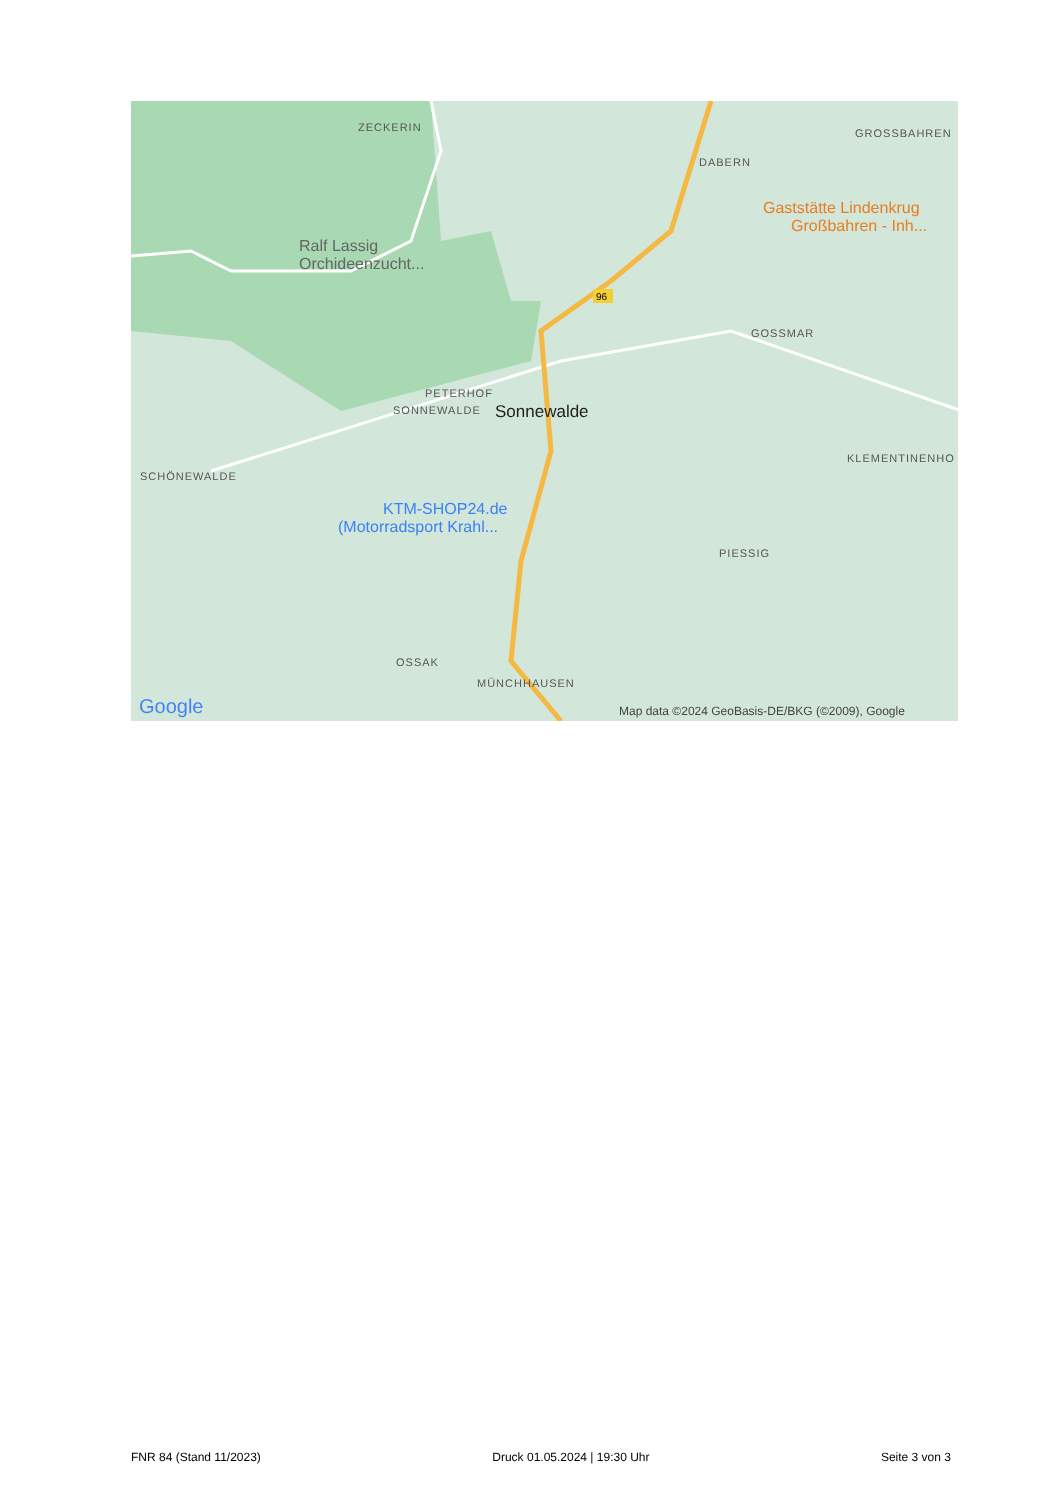96
ZECKERIN
DABERN
GROSSBAHREN
GOSSMAR
PETERHOF
SONNEWALDE
SCHÖNEWALDE
KLEMENTINENHO
PIESSIG
OSSAK
MÜNCHHAUSEN
Sonnewalde
Ralf Lassig
Orchideenzucht...
Gaststätte Lindenkrug
Großbahren - Inh...
KTM-SHOP24.de
(Motorradsport Krahl...
Google
Map data ©2024 GeoBasis-DE/BKG (©2009), Google
FNR 84 (Stand 11/2023) Druck 01.05.2024 | 19:30 Uhr Seite 3 von 3